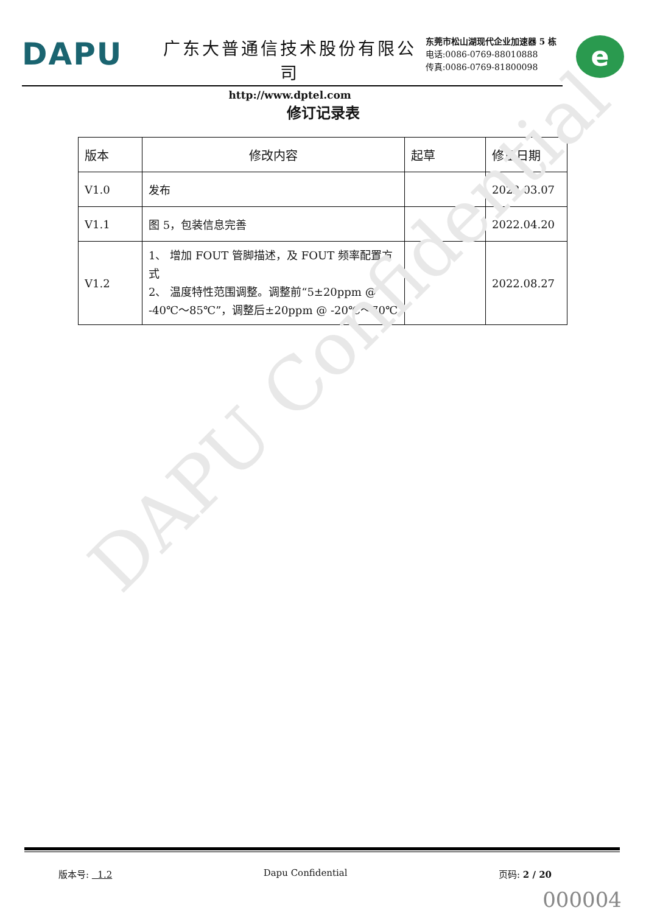DAPU
广东大普通信技术股份有限公司
http://www.dptel.com
东莞市松山湖现代企业加速器 5 栋
电话:0086-0769-88010888
传真:0086-0769-81800098
e
修订记录表
| 版本 | 修改内容 | 起草 | 修正日期 |
| --- | --- | --- | --- |
| V1.0 | 发布 | | 2022.03.07 |
| V1.1 | 图 5，包装信息完善 | | 2022.04.20 |
| V1.2 | 1、 增加 FOUT 管脚描述，及 FOUT 频率配置方式 2、 温度特性范围调整。调整前“5±20ppm @ -40℃～85℃”，调整后±20ppm @ -20℃～70℃ | | 2022.08.27 |
DAPU Confidential
版本号: 1.2 Dapu Confidential 页码: 2 / 20
000004